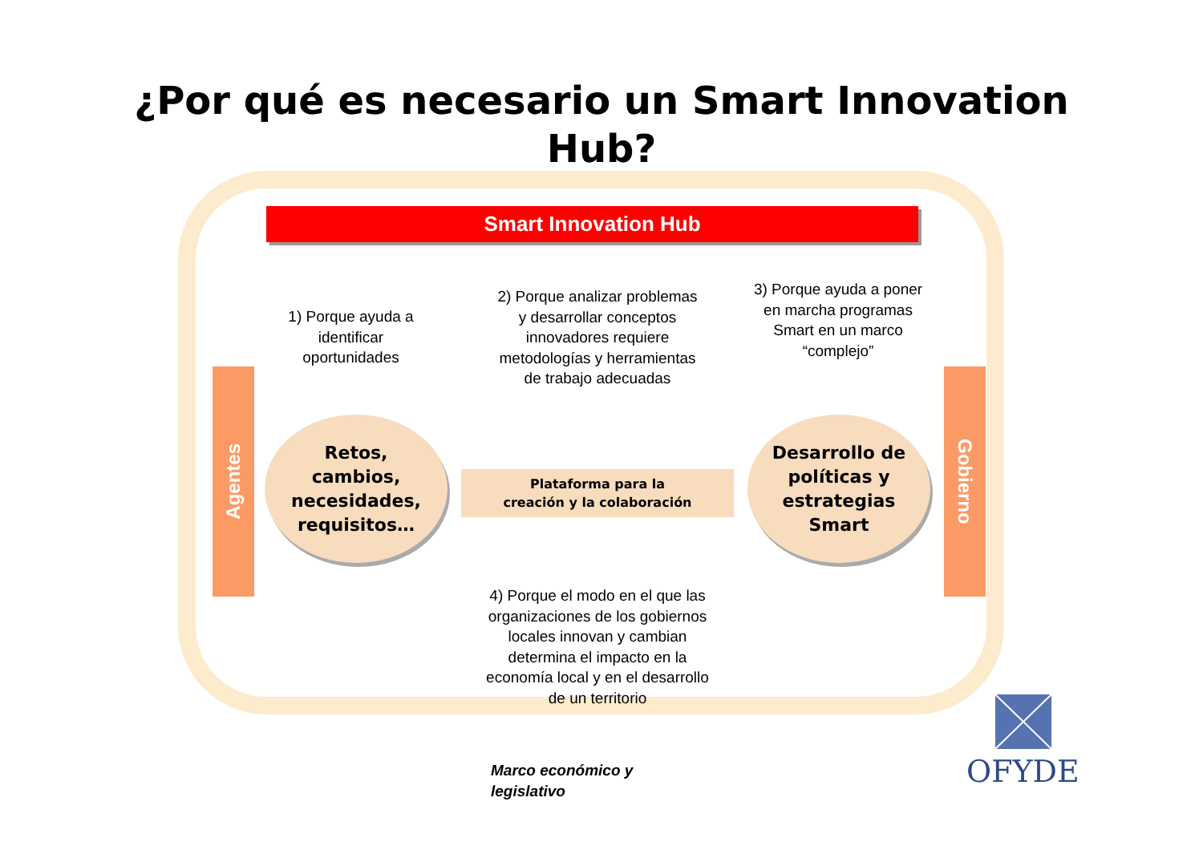¿Por qué es necesario un Smart Innovation
Hub?
Smart Innovation Hub
Agentes
Gobierno
1) Porque ayuda a identificar oportunidades
2) Porque analizar problemas y desarrollar conceptos innovadores requiere metodologías y herramientas de trabajo adecuadas
3) Porque ayuda a poner en marcha programas Smart en un marco “complejo”
Retos,
cambios,
necesidades,
requisitos…
Plataforma para la
creación y la colaboración
Desarrollo de
políticas y
estrategias
Smart
4) Porque el modo en el que las organizaciones de los gobiernos locales innovan y cambian determina el impacto en la economía local y en el desarrollo de un territorio
Marco económico y
legislativo
OFYDE